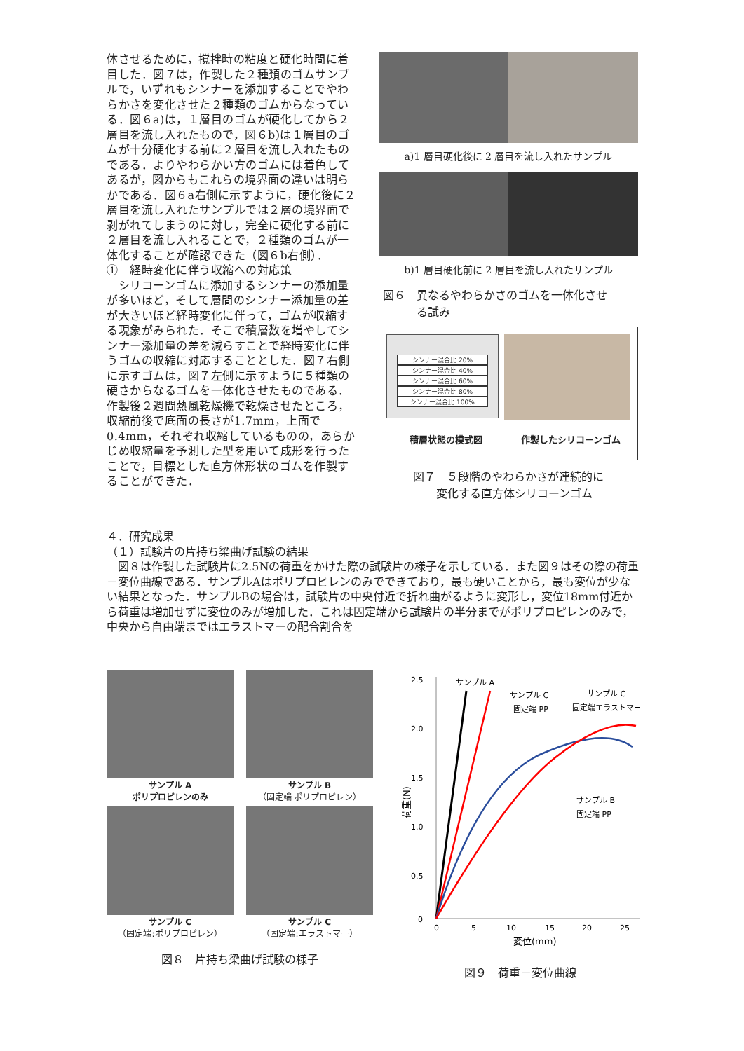体させるために，撹拌時の粘度と硬化時間に着目した．図７は，作製した２種類のゴムサンプルで，いずれもシンナーを添加することでやわらかさを変化させた２種類のゴムからなっている．図６a)は，１層目のゴムが硬化してから２層目を流し入れたもので，図６b)は１層目のゴムが十分硬化する前に２層目を流し入れたものである．よりやわらかい方のゴムには着色してあるが，図からもこれらの境界面の違いは明らかである．図６a右側に示すように，硬化後に２層目を流し入れたサンプルでは２層の境界面で剥がれてしまうのに対し，完全に硬化する前に２層目を流し入れることで，２種類のゴムが一体化することが確認できた（図６b右側）．
①　経時変化に伴う収縮への対応策
　シリコーンゴムに添加するシンナーの添加量が多いほど，そして層間のシンナー添加量の差が大きいほど経時変化に伴って，ゴムが収縮する現象がみられた．そこで積層数を増やしてシンナー添加量の差を減らすことで経時変化に伴うゴムの収縮に対応することとした．図７右側に示すゴムは，図７左側に示すように５種類の硬さからなるゴムを一体化させたものである．作製後２週間熱風乾燥機で乾燥させたところ，収縮前後で底面の長さが1.7mm，上面で0.4mm，それぞれ収縮しているものの，あらかじめ収縮量を予測した型を用いて成形を行ったことで，目標とした直方体形状のゴムを作製することができた．
a)1 層目硬化後に 2 層目を流し入れたサンプル
b)1 層目硬化前に 2 層目を流し入れたサンプル
図６　異なるやわらかさのゴムを一体化させ
　　　る試み
シンナー混合比 20%
シンナー混合比 40%
シンナー混合比 60%
シンナー混合比 80%
シンナー混合比 100%
積層状態の模式図 作製したシリコーンゴム
図７　５段階のやわらかさが連続的に
　変化する直方体シリコーンゴム
４．研究成果
（１）試験片の片持ち梁曲げ試験の結果
　図８は作製した試験片に2.5Nの荷重をかけた際の試験片の様子を示している．また図９はその際の荷重－変位曲線である．サンプルAはポリプロピレンのみでできており，最も硬いことから，最も変位が少ない結果となった．サンプルBの場合は，試験片の中央付近で折れ曲がるように変形し，変位18mm付近から荷重は増加せずに変位のみが増加した．これは固定端から試験片の半分までがポリプロピレンのみで，中央から自由端まではエラストマーの配合割合を
サンプル A
ポリプロピレンのみ
サンプル B
（固定端 ポリプロピレン）
サンプル C
（固定端:ポリプロピレン）
サンプル C
（固定端:エラストマー）
図８　片持ち梁曲げ試験の様子
2.5
2.0
1.5
1.0
0.5
0
0
5
10
15
20
25
変位(mm)
荷重(N)
サンプル A
サンプル C
固定端 PP
サンプル C
固定端エラストマー
サンプル B
固定端 PP
図９　荷重－変位曲線